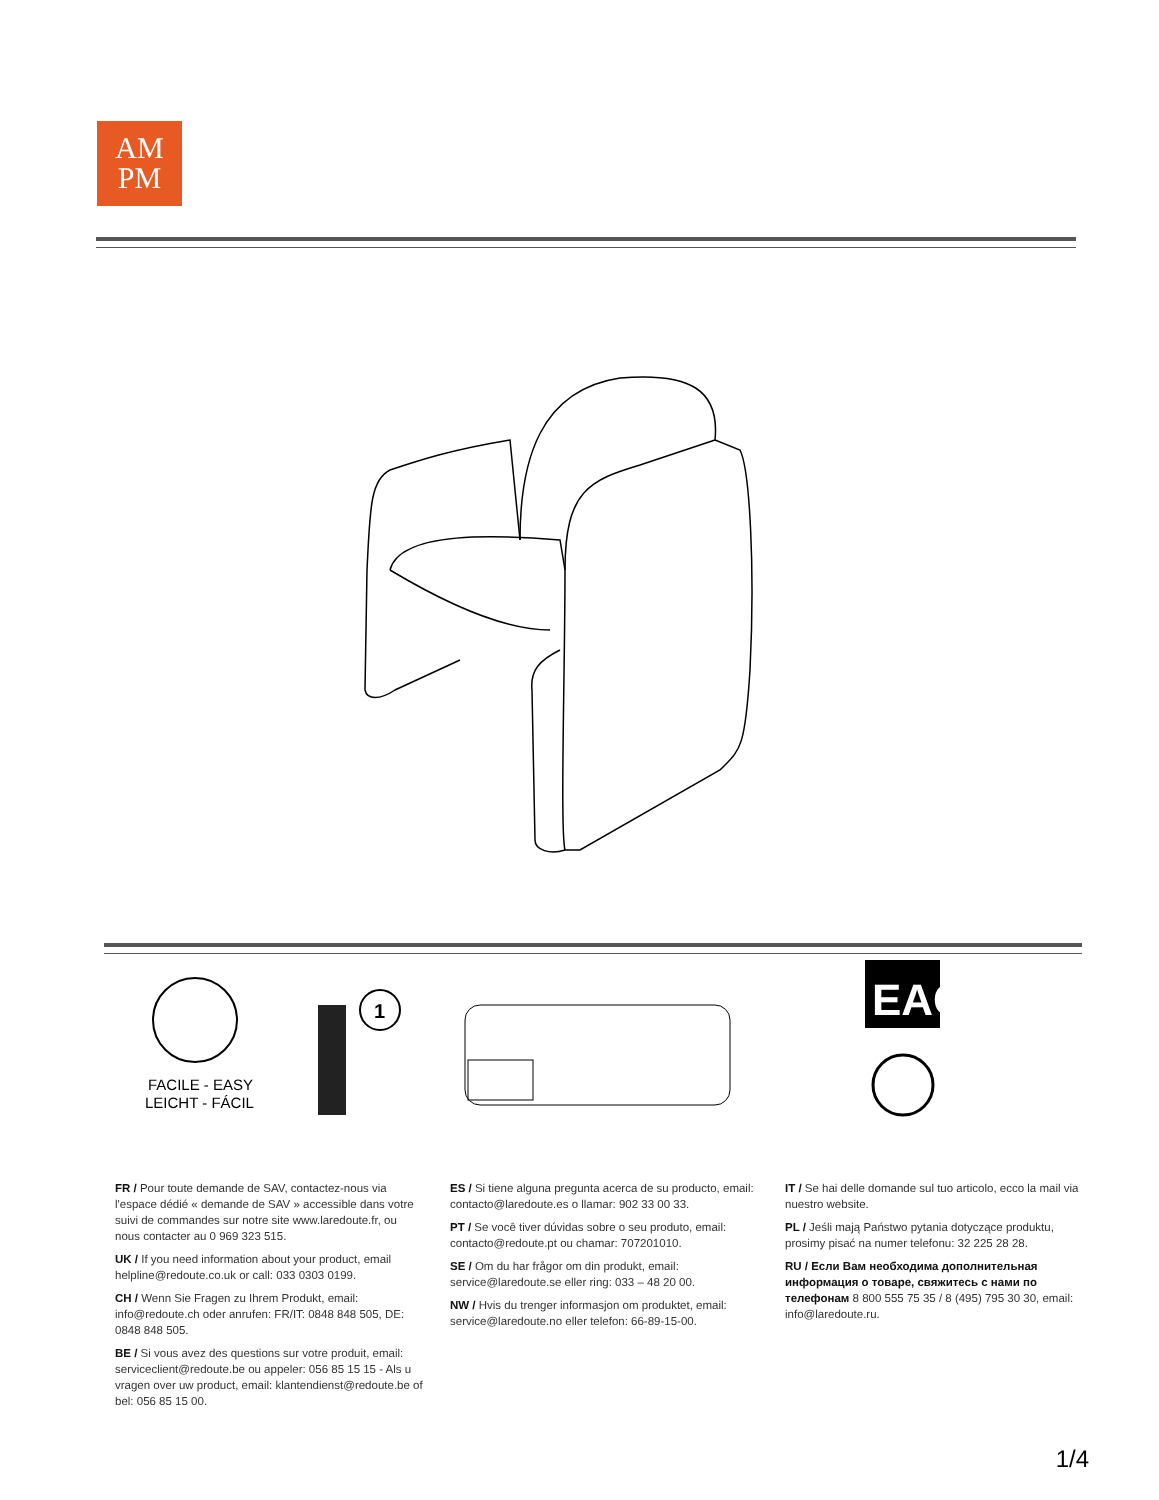AM
PM
FACILE - EASY
LEICHT - FÁCIL
1
EAC
FR / Pour toute demande de SAV, contactez-nous via l'espace dédié « demande de SAV » accessible dans votre suivi de commandes sur notre site www.laredoute.fr, ou nous contacter au 0 969 323 515.
UK / If you need information about your product, email helpline@redoute.co.uk or call: 033 0303 0199.
CH / Wenn Sie Fragen zu Ihrem Produkt, email: info@redoute.ch oder anrufen: FR/IT: 0848 848 505, DE: 0848 848 505.
BE / Si vous avez des questions sur votre produit, email: serviceclient@redoute.be ou appeler: 056 85 15 15 - Als u vragen over uw product, email: klantendienst@redoute.be of bel: 056 85 15 00.
ES / Si tiene alguna pregunta acerca de su producto, email: contacto@laredoute.es o llamar: 902 33 00 33.
PT / Se você tiver dúvidas sobre o seu produto, email: contacto@redoute.pt ou chamar: 707201010.
SE / Om du har frågor om din produkt, email: service@laredoute.se eller ring: 033 – 48 20 00.
NW / Hvis du trenger informasjon om produktet, email: service@laredoute.no eller telefon: 66-89-15-00.
IT / Se hai delle domande sul tuo articolo, ecco la mail via nuestro website.
PL / Jeśli mają Państwo pytania dotyczące produktu, prosimy pisać na numer telefonu: 32 225 28 28.
RU / Если Вам необходима дополнительная информация о товаре, свяжитесь с нами по телефонам 8 800 555 75 35 / 8 (495) 795 30 30, email: info@laredoute.ru.
1/4